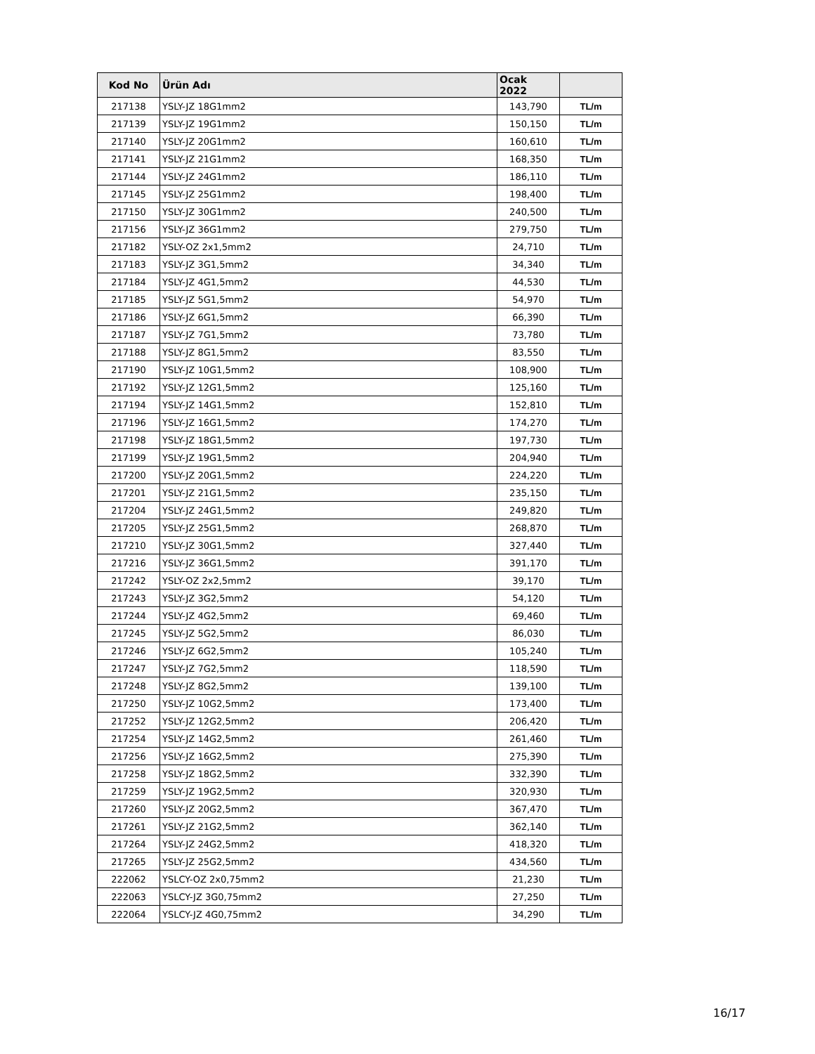| Kod No | Ürün Adı | Ocak 2022 | |
| --- | --- | --- | --- |
| 217138 | YSLY-JZ 18G1mm2 | 143,790 | TL/m |
| 217139 | YSLY-JZ 19G1mm2 | 150,150 | TL/m |
| 217140 | YSLY-JZ 20G1mm2 | 160,610 | TL/m |
| 217141 | YSLY-JZ 21G1mm2 | 168,350 | TL/m |
| 217144 | YSLY-JZ 24G1mm2 | 186,110 | TL/m |
| 217145 | YSLY-JZ 25G1mm2 | 198,400 | TL/m |
| 217150 | YSLY-JZ 30G1mm2 | 240,500 | TL/m |
| 217156 | YSLY-JZ 36G1mm2 | 279,750 | TL/m |
| 217182 | YSLY-OZ 2x1,5mm2 | 24,710 | TL/m |
| 217183 | YSLY-JZ 3G1,5mm2 | 34,340 | TL/m |
| 217184 | YSLY-JZ 4G1,5mm2 | 44,530 | TL/m |
| 217185 | YSLY-JZ 5G1,5mm2 | 54,970 | TL/m |
| 217186 | YSLY-JZ 6G1,5mm2 | 66,390 | TL/m |
| 217187 | YSLY-JZ 7G1,5mm2 | 73,780 | TL/m |
| 217188 | YSLY-JZ 8G1,5mm2 | 83,550 | TL/m |
| 217190 | YSLY-JZ 10G1,5mm2 | 108,900 | TL/m |
| 217192 | YSLY-JZ 12G1,5mm2 | 125,160 | TL/m |
| 217194 | YSLY-JZ 14G1,5mm2 | 152,810 | TL/m |
| 217196 | YSLY-JZ 16G1,5mm2 | 174,270 | TL/m |
| 217198 | YSLY-JZ 18G1,5mm2 | 197,730 | TL/m |
| 217199 | YSLY-JZ 19G1,5mm2 | 204,940 | TL/m |
| 217200 | YSLY-JZ 20G1,5mm2 | 224,220 | TL/m |
| 217201 | YSLY-JZ 21G1,5mm2 | 235,150 | TL/m |
| 217204 | YSLY-JZ 24G1,5mm2 | 249,820 | TL/m |
| 217205 | YSLY-JZ 25G1,5mm2 | 268,870 | TL/m |
| 217210 | YSLY-JZ 30G1,5mm2 | 327,440 | TL/m |
| 217216 | YSLY-JZ 36G1,5mm2 | 391,170 | TL/m |
| 217242 | YSLY-OZ 2x2,5mm2 | 39,170 | TL/m |
| 217243 | YSLY-JZ 3G2,5mm2 | 54,120 | TL/m |
| 217244 | YSLY-JZ 4G2,5mm2 | 69,460 | TL/m |
| 217245 | YSLY-JZ 5G2,5mm2 | 86,030 | TL/m |
| 217246 | YSLY-JZ 6G2,5mm2 | 105,240 | TL/m |
| 217247 | YSLY-JZ 7G2,5mm2 | 118,590 | TL/m |
| 217248 | YSLY-JZ 8G2,5mm2 | 139,100 | TL/m |
| 217250 | YSLY-JZ 10G2,5mm2 | 173,400 | TL/m |
| 217252 | YSLY-JZ 12G2,5mm2 | 206,420 | TL/m |
| 217254 | YSLY-JZ 14G2,5mm2 | 261,460 | TL/m |
| 217256 | YSLY-JZ 16G2,5mm2 | 275,390 | TL/m |
| 217258 | YSLY-JZ 18G2,5mm2 | 332,390 | TL/m |
| 217259 | YSLY-JZ 19G2,5mm2 | 320,930 | TL/m |
| 217260 | YSLY-JZ 20G2,5mm2 | 367,470 | TL/m |
| 217261 | YSLY-JZ 21G2,5mm2 | 362,140 | TL/m |
| 217264 | YSLY-JZ 24G2,5mm2 | 418,320 | TL/m |
| 217265 | YSLY-JZ 25G2,5mm2 | 434,560 | TL/m |
| 222062 | YSLCY-OZ 2x0,75mm2 | 21,230 | TL/m |
| 222063 | YSLCY-JZ 3G0,75mm2 | 27,250 | TL/m |
| 222064 | YSLCY-JZ 4G0,75mm2 | 34,290 | TL/m |
16/17